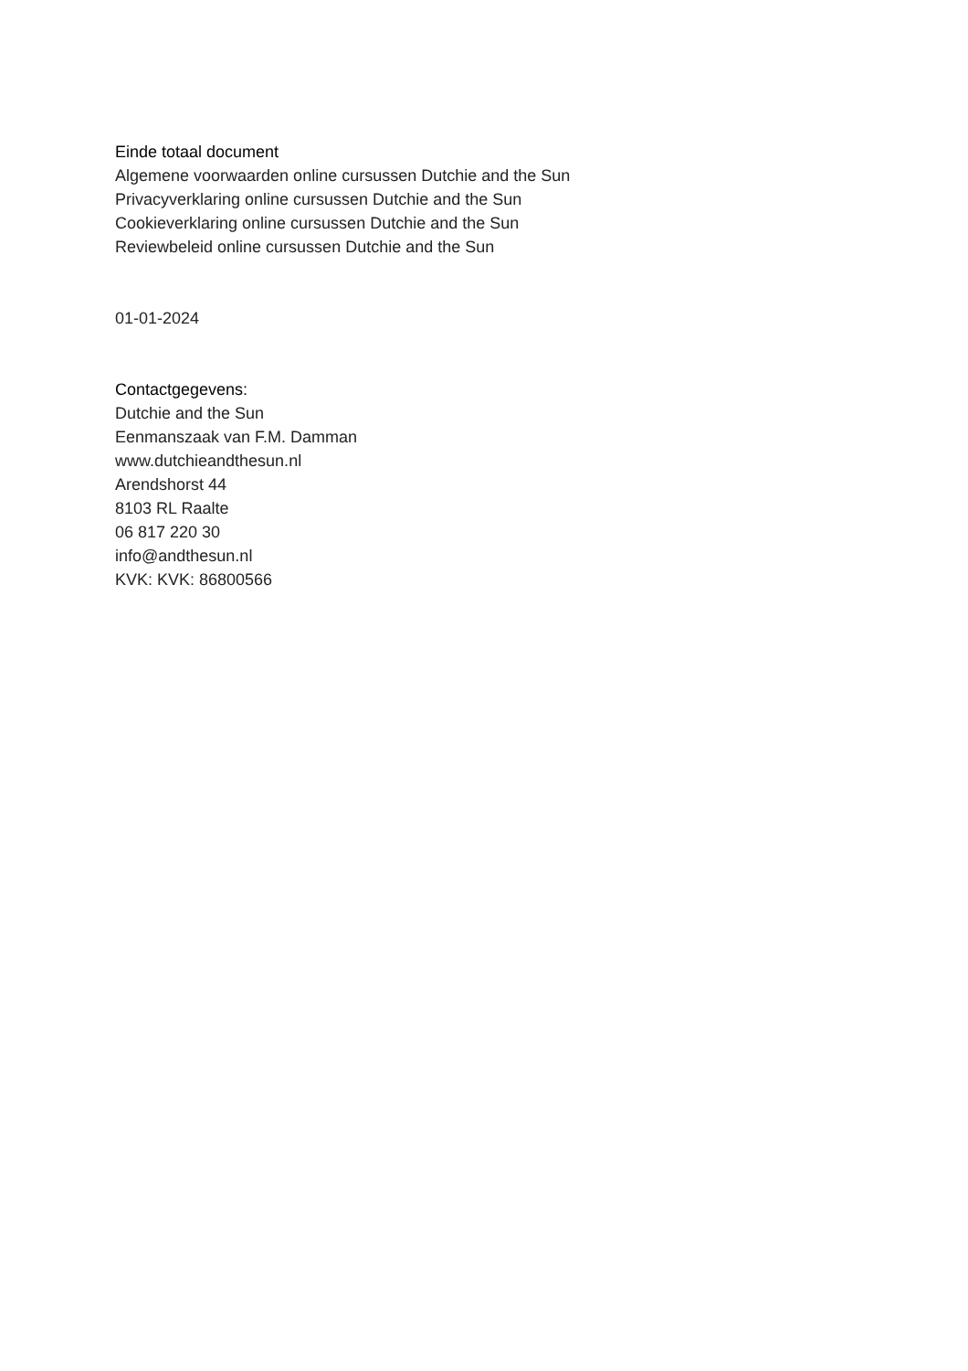Einde totaal document
Algemene voorwaarden online cursussen Dutchie and the Sun
Privacyverklaring online cursussen Dutchie and the Sun
Cookieverklaring online cursussen Dutchie and the Sun
Reviewbeleid online cursussen Dutchie and the Sun
01-01-2024
Contactgegevens:
Dutchie and the Sun
Eenmanszaak van F.M. Damman
www.dutchieandthesun.nl
Arendshorst 44
8103 RL Raalte
06 817 220 30
info@andthesun.nl
KVK: KVK: 86800566